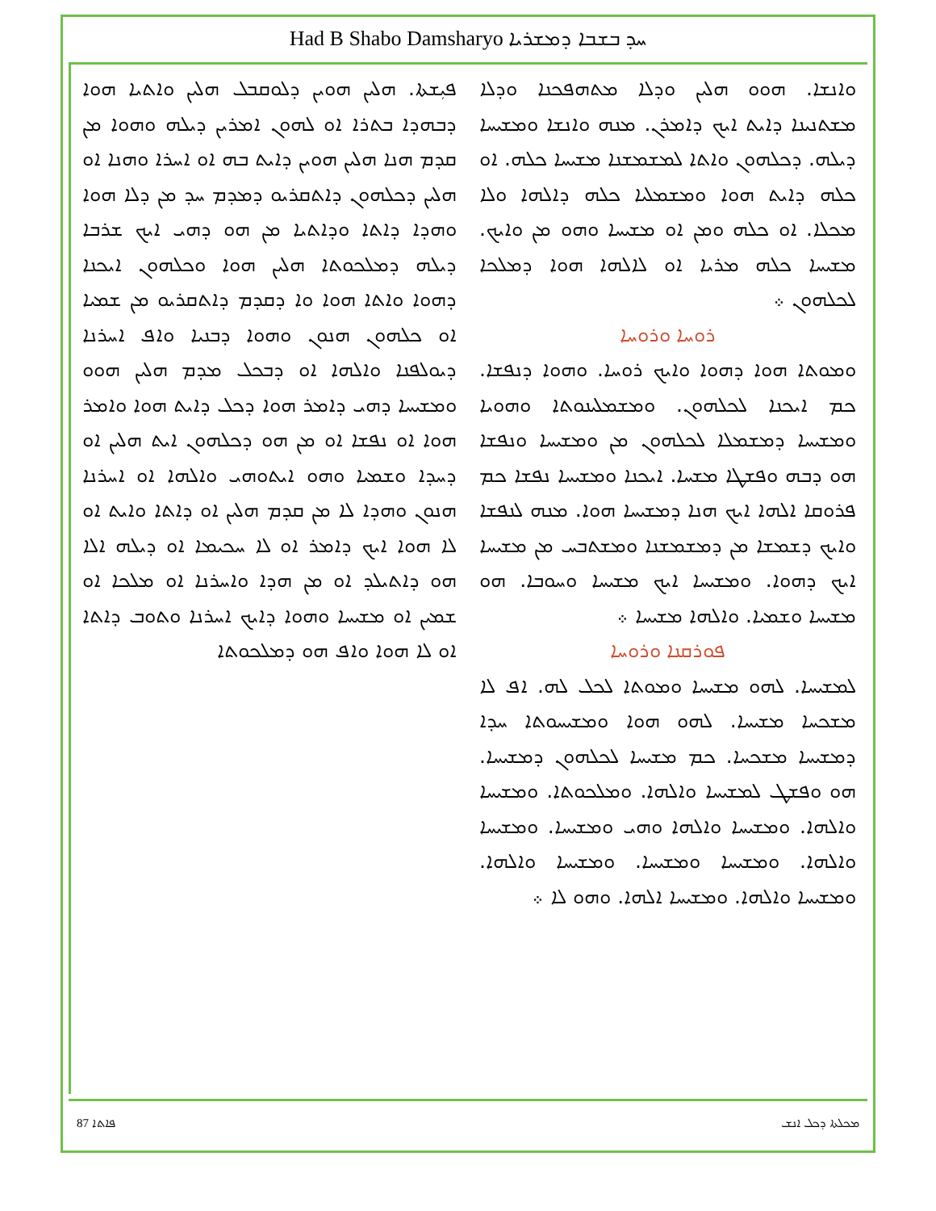Had B Shabo Damsharyo ܚܕ ܒܫܒܐ ܕܡܫܪܝܐ
ܦܝܼܫܬܐ. ܗܠܝܢ ܗܘܝܢ ܕܠܘܩܒܠ ܗܠܝܢ ܘܐܬܝܐ ܗܘܐ ܕܒܗܕܐ ܒܬܪܐ ܐܘ ܠܗܘܢ ܐܡܪܝܢ ܕܝܠܗ ܘܗܘܐ ܡܢ ܩܕܡ ܗܢܐ ܗܠܝܢ ܗܘܝܢ ܕܐܝܬ ܒܗ ܐܘ ܐܚܪܐ ܘܗܢܐ ܐܘ ܗܠܝܢ ܕܟܠܗܘܢ ܕܐܬܩܪܝܘ ܕܡܕܡ ܚܕ ܡܢ ܕܠܐ ܗܘܐ ܘܗܕܐ ܕܐܬܐ ܘܕܐܬܝܐ ܡܢ ܗܘ ܕܗܝ ܐܝܟ ܫܪܒܐ ܕܝܠܗ ܕܡܠܟܘܬܐ ܗܠܝܢ ܗܘܐ ܘܟܠܗܘܢ ܐܝܟܢܐ ܕܗܘܐ ܘܐܬܐ ܗܘܐ ܘܐ ܕܩܕܡ ܕܐܬܩܪܝܘ ܡܢ ܫܡܝܐ ܐܘ ܟܠܗܘܢ ܗܢܘܢ ܘܗܘܐ ܕܒܢܝܐ ܘܐܦ ܐܚܪܢܐ ܕܝܘܠܦܢܐ ܘܐܠܗܐ ܐܘ ܕܒܟܠ ܡܕܡ ܗܠܝܢ ܗܘܘ ܘܡܫܝܚܐ ܕܗܝ ܕܐܡܪ ܗܘܐ ܕܟܠ ܕܐܝܬ ܗܘܐ ܘܐܡܪ ܗܘܐ ܐܘ ܢܦܫܐ ܐܘ ܡܢ ܗܘ ܕܟܠܗܘܢ ܐܝܬ ܗܠܝܢ ܐܘ ܕܚܕܐ ܘܫܡܝܐ ܘܗܘ ܐܝܬܘܗܝ ܘܐܠܗܐ ܐܘ ܐܚܪܢܐ ܗܢܘܢ ܘܗܕܐ ܠܐ ܡܢ ܩܕܡ ܗܠܝܢ ܐܘ ܕܐܬܐ ܘܐܝܬ ܐܘ ܠܐ ܗܘܐ ܐܝܟ ܕܐܡܪ ܐܘ ܠܐ ܚܟܝܡܐ ܐܘ ܕܝܠܗ ܐܠܐ ܗܘ ܕܐܬܝܠܕ ܐܘ ܡܢ ܗܕܐ ܘܐܚܪܢܐ ܐܘ ܡܠܟܐ ܐܘ ܫܡܝܢ ܐܘ ܡܫܝܚܐ ܘܗܘܐ ܕܐܝܟ ܐܚܪܢܐ ܘܬܘܒ ܕܐܬܐ ܐܘ ܠܐ ܗܘܐ ܘܐܦ ܗܘ ܕܡܠܟܘܬܐ
ܘܐܢܫܐ. ܗܘܘ ܗܠܝܢ ܘܕܠܐ ܡܬܗܦܟܢܐ ܘܕܠܐ ܡܫܬܢܝܢܐ ܕܐܝܬ ܐܝܟ ܕܐܡܪܢ. ܡܢܗ ܘܐܢܫܐ ܘܡܫܝܚܐ ܕܝܠܗ. ܕܟܠܗܘܢ ܘܐܬܐ ܠܡܫܡܫܢܐ ܡܫܝܚܐ ܟܠܗ. ܐܘ ܟܠܗ ܕܐܝܬ ܗܘܐ ܘܡܫܡܠܝܐ ܟܠܗ ܕܐܠܗܐ ܘܠܐ ܡܟܠܐ. ܐܘ ܟܠܗ ܘܡܢ ܐܘ ܡܫܝܚܐ ܘܗܘ ܡܢ ܘܐܝܟ. ܡܫܝܚܐ ܟܠܗ ܡܪܝܐ ܐܘ ܠܐܠܗܐ ܗܘܐ ܕܡܠܟܐ ܠܟܠܗܘܢ ܀
ܪܘܚܐ ܘܪܘܚܐ
ܘܡܘܬܐ ܗܘܐ ܕܗܘܐ ܘܐܝܟ ܪܘܚܐ. ܘܗܘܐ ܕܢܦܫܐ. ܟܡ ܐܝܟܢܐ ܠܟܠܗܘܢ. ܘܡܫܡܠܝܢܘܬܐ ܘܗܘܝܐ ܘܡܫܝܚܐ ܕܡܫܡܠܐ ܠܟܠܗܘܢ ܡܢ ܘܡܫܝܚܐ ܘܢܦܫܐ ܗܘ ܕܒܗ ܘܦܫܛܐ ܡܫܚܐ. ܐܝܟܢܐ ܘܡܫܝܚܐ ܢܦܫܐ ܟܡ ܦܪܘܩܐ ܐܠܗܐ ܐܝܟ ܗܢܐ ܕܡܫܝܚܐ ܗܘܐ. ܡܢܗ ܠܢܦܫܐ ܘܐܝܟ ܕܫܡܫܐ ܡܢ ܕܡܫܡܫܢܐ ܘܡܫܬܒܚ ܡܢ ܡܫܝܚܐ ܐܝܟ ܕܗܘܐ. ܘܡܫܝܚܐ ܐܝܟ ܡܫܝܚܐ ܘܚܘܒܐ. ܗܘ ܡܫܝܚܐ ܘܫܡܝܐ. ܘܐܠܗܐ ܡܫܝܚܐ ܀
ܦܘܪܩܢܐ ܘܪܘܚܐ
ܠܡܫܝܚܐ. ܠܗܘ ܡܫܝܚܐ ܘܡܘܬܐ ܠܟܠ ܠܗ. ܐܦ ܠܐ ܡܫܟܚܐ ܡܫܝܚܐ. ܠܗܘ ܗܘܐ ܘܡܫܝܚܘܬܐ ܚܕܐ ܕܡܫܝܚܐ ܡܫܟܚܐ. ܟܡ ܡܫܝܚܐ ܠܟܠܗܘܢ ܕܡܫܝܚܐ. ܗܘ ܘܦܫܛ ܠܡܫܝܚܐ ܘܐܠܗܐ. ܘܡܠܟܘܬܐ. ܘܡܫܝܚܐ ܘܐܠܗܐ. ܘܡܫܝܚܐ ܘܐܠܗܐ ܘܗܝ ܘܡܫܝܚܐ. ܘܡܫܝܚܐ ܘܐܠܗܐ. ܘܡܫܝܚܐ ܘܡܫܝܚܐ. ܘܡܫܝܚܐ ܘܐܠܗܐ. ܘܡܫܝܚܐ ܘܐܠܗܐ. ܘܡܫܝܚܐ ܐܠܗܐ. ܘܗܘ ܠܐ ܀
87 ܦܐܬܐ ܡܟܠܬܐ ܕܟܠ ܐܢܫ